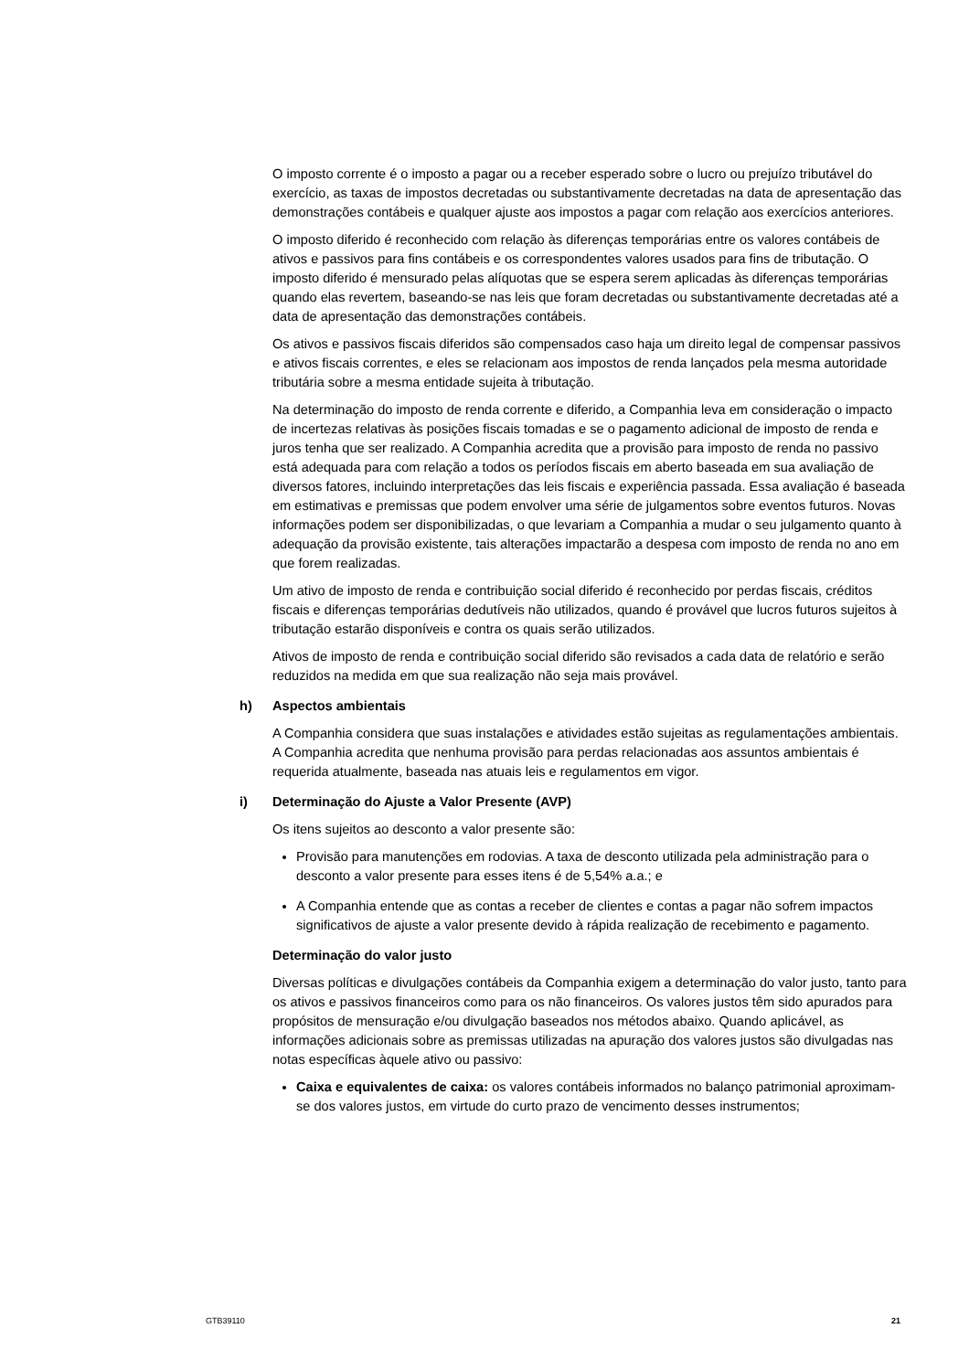O imposto corrente é o imposto a pagar ou a receber esperado sobre o lucro ou prejuízo tributável do exercício, as taxas de impostos decretadas ou substantivamente decretadas na data de apresentação das demonstrações contábeis e qualquer ajuste aos impostos a pagar com relação aos exercícios anteriores.
O imposto diferido é reconhecido com relação às diferenças temporárias entre os valores contábeis de ativos e passivos para fins contábeis e os correspondentes valores usados para fins de tributação. O imposto diferido é mensurado pelas alíquotas que se espera serem aplicadas às diferenças temporárias quando elas revertem, baseando-se nas leis que foram decretadas ou substantivamente decretadas até a data de apresentação das demonstrações contábeis.
Os ativos e passivos fiscais diferidos são compensados caso haja um direito legal de compensar passivos e ativos fiscais correntes, e eles se relacionam aos impostos de renda lançados pela mesma autoridade tributária sobre a mesma entidade sujeita à tributação.
Na determinação do imposto de renda corrente e diferido, a Companhia leva em consideração o impacto de incertezas relativas às posições fiscais tomadas e se o pagamento adicional de imposto de renda e juros tenha que ser realizado. A Companhia acredita que a provisão para imposto de renda no passivo está adequada para com relação a todos os períodos fiscais em aberto baseada em sua avaliação de diversos fatores, incluindo interpretações das leis fiscais e experiência passada. Essa avaliação é baseada em estimativas e premissas que podem envolver uma série de julgamentos sobre eventos futuros. Novas informações podem ser disponibilizadas, o que levariam a Companhia a mudar o seu julgamento quanto à adequação da provisão existente, tais alterações impactarão a despesa com imposto de renda no ano em que forem realizadas.
Um ativo de imposto de renda e contribuição social diferido é reconhecido por perdas fiscais, créditos fiscais e diferenças temporárias dedutíveis não utilizados, quando é provável que lucros futuros sujeitos à tributação estarão disponíveis e contra os quais serão utilizados.
Ativos de imposto de renda e contribuição social diferido são revisados a cada data de relatório e serão reduzidos na medida em que sua realização não seja mais provável.
h) Aspectos ambientais
A Companhia considera que suas instalações e atividades estão sujeitas as regulamentações ambientais. A Companhia acredita que nenhuma provisão para perdas relacionadas aos assuntos ambientais é requerida atualmente, baseada nas atuais leis e regulamentos em vigor.
i) Determinação do Ajuste a Valor Presente (AVP)
Os itens sujeitos ao desconto a valor presente são:
Provisão para manutenções em rodovias. A taxa de desconto utilizada pela administração para o desconto a valor presente para esses itens é de 5,54% a.a.; e
A Companhia entende que as contas a receber de clientes e contas a pagar não sofrem impactos significativos de ajuste a valor presente devido à rápida realização de recebimento e pagamento.
Determinação do valor justo
Diversas políticas e divulgações contábeis da Companhia exigem a determinação do valor justo, tanto para os ativos e passivos financeiros como para os não financeiros. Os valores justos têm sido apurados para propósitos de mensuração e/ou divulgação baseados nos métodos abaixo. Quando aplicável, as informações adicionais sobre as premissas utilizadas na apuração dos valores justos são divulgadas nas notas específicas àquele ativo ou passivo:
Caixa e equivalentes de caixa: os valores contábeis informados no balanço patrimonial aproximam-se dos valores justos, em virtude do curto prazo de vencimento desses instrumentos;
GTB39110 21